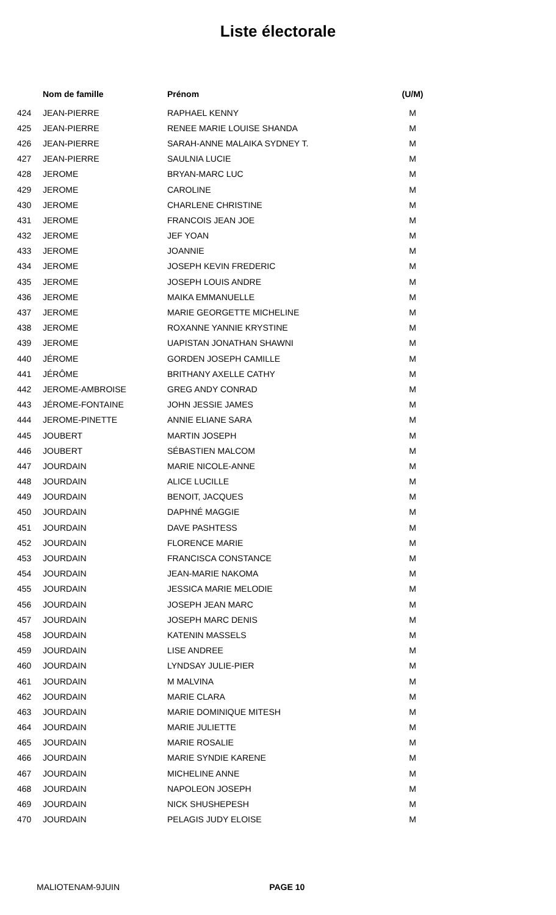Liste électorale
| | Nom de famille | Prénom | (U/M) |
| --- | --- | --- | --- |
| 424 | JEAN-PIERRE | RAPHAEL KENNY | M |
| 425 | JEAN-PIERRE | RENEE MARIE LOUISE SHANDA | M |
| 426 | JEAN-PIERRE | SARAH-ANNE MALAIKA SYDNEY T. | M |
| 427 | JEAN-PIERRE | SAULNIA LUCIE | M |
| 428 | JEROME | BRYAN-MARC LUC | M |
| 429 | JEROME | CAROLINE | M |
| 430 | JEROME | CHARLENE CHRISTINE | M |
| 431 | JEROME | FRANCOIS JEAN JOE | M |
| 432 | JEROME | JEF YOAN | M |
| 433 | JEROME | JOANNIE | M |
| 434 | JEROME | JOSEPH KEVIN FREDERIC | M |
| 435 | JEROME | JOSEPH LOUIS ANDRE | M |
| 436 | JEROME | MAIKA EMMANUELLE | M |
| 437 | JEROME | MARIE GEORGETTE MICHELINE | M |
| 438 | JEROME | ROXANNE YANNIE KRYSTINE | M |
| 439 | JEROME | UAPISTAN JONATHAN SHAWNI | M |
| 440 | JÉROME | GORDEN JOSEPH CAMILLE | M |
| 441 | JÉRÔME | BRITHANY AXELLE CATHY | M |
| 442 | JEROME-AMBROISE | GREG ANDY CONRAD | M |
| 443 | JÉROME-FONTAINE | JOHN JESSIE JAMES | M |
| 444 | JEROME-PINETTE | ANNIE ELIANE SARA | M |
| 445 | JOUBERT | MARTIN JOSEPH | M |
| 446 | JOUBERT | SÉBASTIEN MALCOM | M |
| 447 | JOURDAIN | MARIE NICOLE-ANNE | M |
| 448 | JOURDAIN | ALICE LUCILLE | M |
| 449 | JOURDAIN | BENOIT, JACQUES | M |
| 450 | JOURDAIN | DAPHNÉ MAGGIE | M |
| 451 | JOURDAIN | DAVE PASHTESS | M |
| 452 | JOURDAIN | FLORENCE MARIE | M |
| 453 | JOURDAIN | FRANCISCA CONSTANCE | M |
| 454 | JOURDAIN | JEAN-MARIE NAKOMA | M |
| 455 | JOURDAIN | JESSICA MARIE MELODIE | M |
| 456 | JOURDAIN | JOSEPH JEAN MARC | M |
| 457 | JOURDAIN | JOSEPH MARC DENIS | M |
| 458 | JOURDAIN | KATENIN MASSELS | M |
| 459 | JOURDAIN | LISE ANDREE | M |
| 460 | JOURDAIN | LYNDSAY JULIE-PIER | M |
| 461 | JOURDAIN | M MALVINA | M |
| 462 | JOURDAIN | MARIE CLARA | M |
| 463 | JOURDAIN | MARIE DOMINIQUE MITESH | M |
| 464 | JOURDAIN | MARIE JULIETTE | M |
| 465 | JOURDAIN | MARIE ROSALIE | M |
| 466 | JOURDAIN | MARIE SYNDIE KARENE | M |
| 467 | JOURDAIN | MICHELINE ANNE | M |
| 468 | JOURDAIN | NAPOLEON JOSEPH | M |
| 469 | JOURDAIN | NICK SHUSHEPESH | M |
| 470 | JOURDAIN | PELAGIS JUDY ELOISE | M |
MALIOTENAM-9JUIN PAGE 10